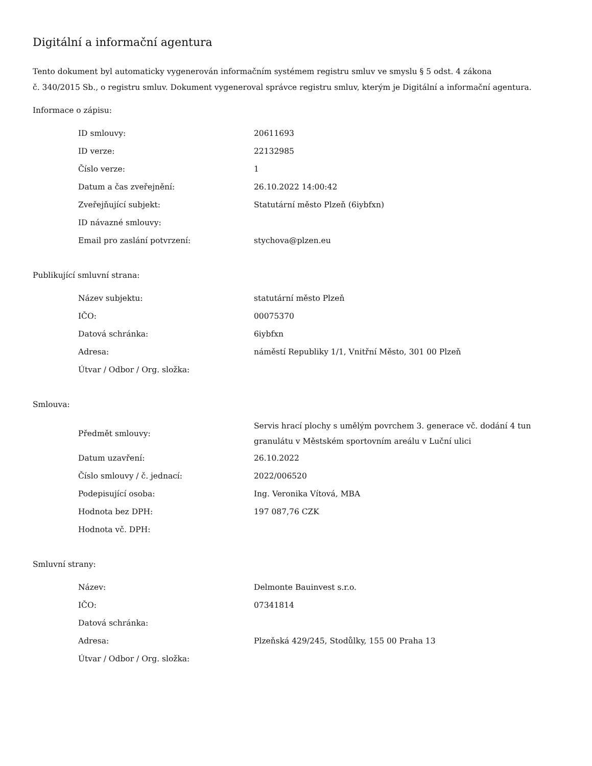Digitální a informační agentura
Tento dokument byl automaticky vygenerován informačním systémem registru smluv ve smyslu § 5 odst. 4 zákona
č. 340/2015 Sb., o registru smluv. Dokument vygeneroval správce registru smluv, kterým je Digitální a informační agentura.
Informace o zápisu:
| ID smlouvy: | 20611693 |
| ID verze: | 22132985 |
| Číslo verze: | 1 |
| Datum a čas zveřejnění: | 26.10.2022 14:00:42 |
| Zveřejňující subjekt: | Statutární město Plzeň (6iybfxn) |
| ID návazné smlouvy: | |
| Email pro zaslání potvrzení: | stychova@plzen.eu |
Publikující smluvní strana:
| Název subjektu: | statutární město Plzeň |
| IČO: | 00075370 |
| Datová schránka: | 6iybfxn |
| Adresa: | náměstí Republiky 1/1, Vnitřní Město, 301 00 Plzeň |
| Útvar / Odbor / Org. složka: | |
Smlouva:
| Předmět smlouvy: | Servis hrací plochy s umělým povrchem 3. generace vč. dodání 4 tun granulátu v Městském sportovním areálu v Luční ulici |
| Datum uzavření: | 26.10.2022 |
| Číslo smlouvy / č. jednací: | 2022/006520 |
| Podepisující osoba: | Ing. Veronika Vítová, MBA |
| Hodnota bez DPH: | 197 087,76 CZK |
| Hodnota vč. DPH: | |
Smluvní strany:
| Název: | Delmonte Bauinvest s.r.o. |
| IČO: | 07341814 |
| Datová schránka: | |
| Adresa: | Plzeňská 429/245, Stodůlky, 155 00 Praha 13 |
| Útvar / Odbor / Org. složka: | |